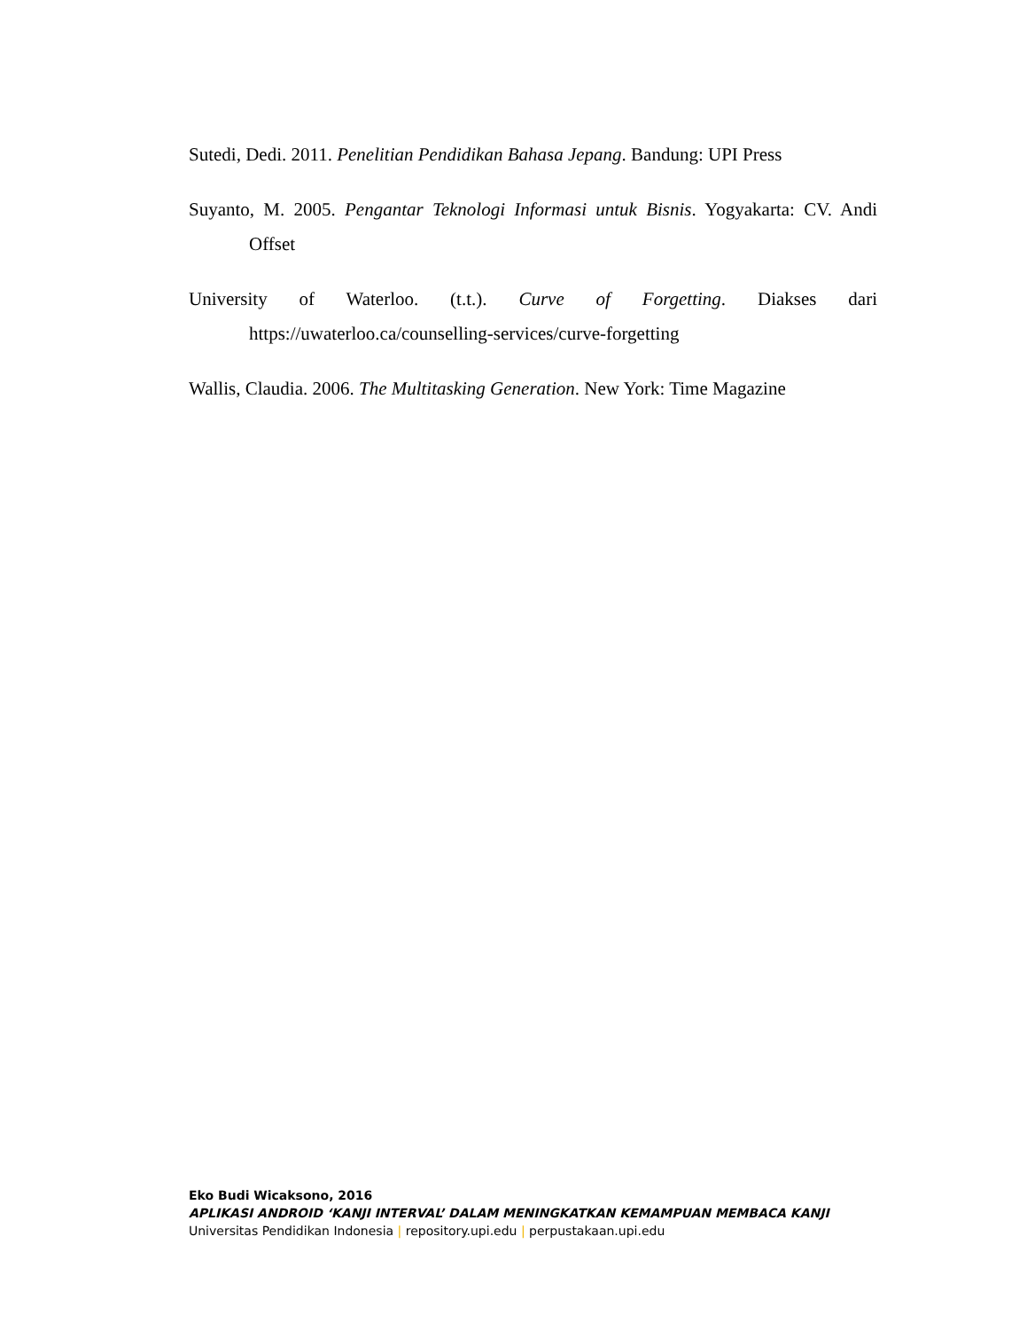Sutedi, Dedi. 2011. Penelitian Pendidikan Bahasa Jepang. Bandung: UPI Press
Suyanto, M. 2005. Pengantar Teknologi Informasi untuk Bisnis. Yogyakarta: CV. Andi Offset
University of Waterloo. (t.t.). Curve of Forgetting. Diakses dari https://uwaterloo.ca/counselling-services/curve-forgetting
Wallis, Claudia. 2006. The Multitasking Generation. New York: Time Magazine
Eko Budi Wicaksono, 2016
APLIKASI ANDROID ‘KANJI INTERVAL’ DALAM MENINGKATKAN KEMAMPUAN MEMBACA KANJI
Universitas Pendidikan Indonesia | repository.upi.edu | perpustakaan.upi.edu